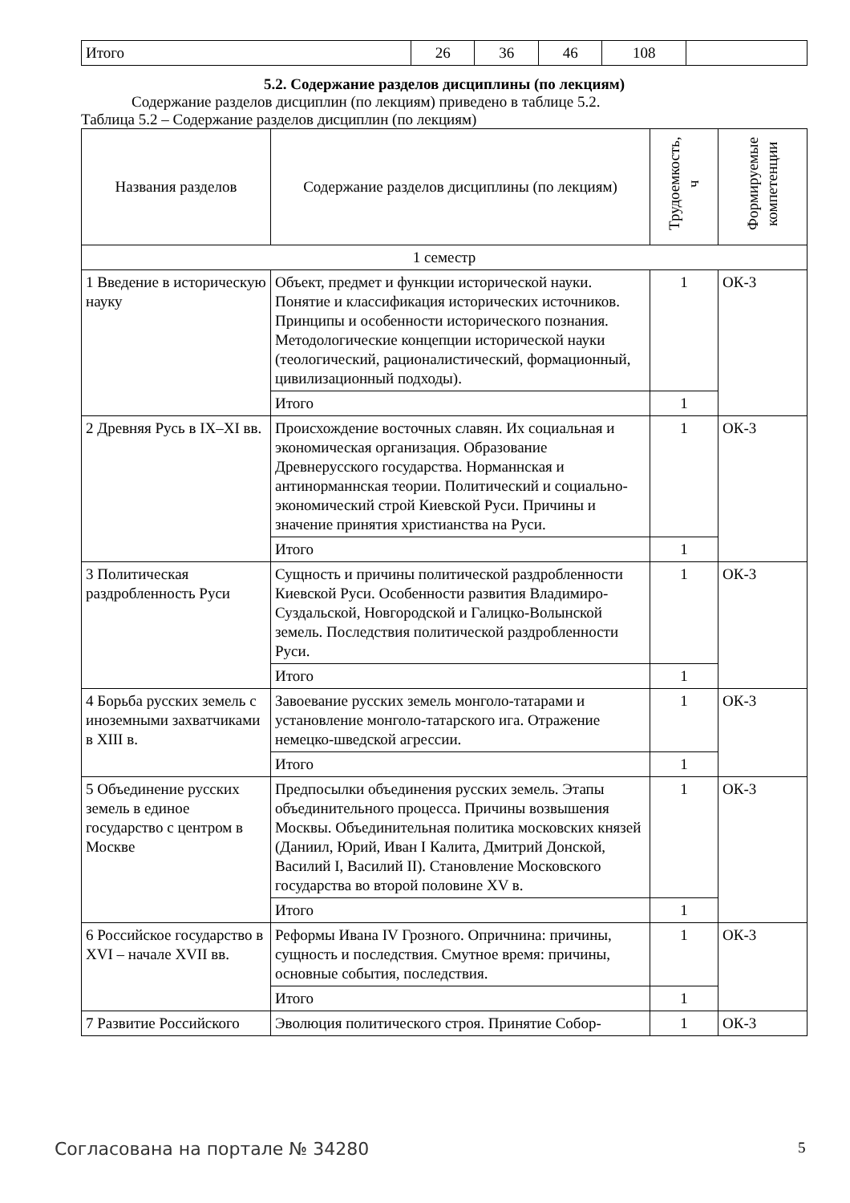| Итого | 26 | 36 | 46 | 108 | |
5.2. Содержание разделов дисциплины (по лекциям)
Содержание разделов дисциплин (по лекциям) приведено в таблице 5.2.
Таблица 5.2 – Содержание разделов дисциплин (по лекциям)
| Названия разделов | Содержание разделов дисциплины (по лекциям) | Трудоемкость, ч | Формируемые компетенции |
| --- | --- | --- | --- |
| 1 семестр | | | |
| 1 Введение в историческую науку | Объект, предмет и функции исторической науки. Понятие и классификация исторических источников. Принципы и особенности исторического познания. Методологические концепции исторической науки (теологический, рационалистический, формационный, цивилизационный подходы). | 1 | ОК-3 |
| | Итого | 1 | |
| 2 Древняя Русь в IX–XI вв. | Происхождение восточных славян. Их социальная и экономическая организация. Образование Древнерусского государства. Норманнская и антинорманнская теории. Политический и социально-экономический строй Киевской Руси. Причины и значение принятия христианства на Руси. | 1 | ОК-3 |
| | Итого | 1 | |
| 3 Политическая раздробленность Руси | Сущность и причины политической раздробленности Киевской Руси. Особенности развития Владимиро-Суздальской, Новгородской и Галицко-Волынской земель. Последствия политической раздробленности Руси. | 1 | ОК-3 |
| | Итого | 1 | |
| 4 Борьба русских земель с иноземными захватчиками в XIII в. | Завоевание русских земель монголо-татарами и установление монголо-татарского ига. Отражение немецко-шведской агрессии. | 1 | ОК-3 |
| | Итого | 1 | |
| 5 Объединение русских земель в единое государство с центром в Москве | Предпосылки объединения русских земель. Этапы объединительного процесса. Причины возвышения Москвы. Объединительная политика московских князей (Даниил, Юрий, Иван I Калита, Дмитрий Донской, Василий I, Василий II). Становление Московского государства во второй половине XV в. | 1 | ОК-3 |
| | Итого | 1 | |
| 6 Российское государство в XVI – начале XVII вв. | Реформы Ивана IV Грозного. Опричнина: причины, сущность и последствия. Смутное время: причины, основные события, последствия. | 1 | ОК-3 |
| | Итого | 1 | |
| 7 Развитие Российского | Эволюция политического строя. Принятие Собор- | 1 | ОК-3 |
Согласована на портале № 34280 5